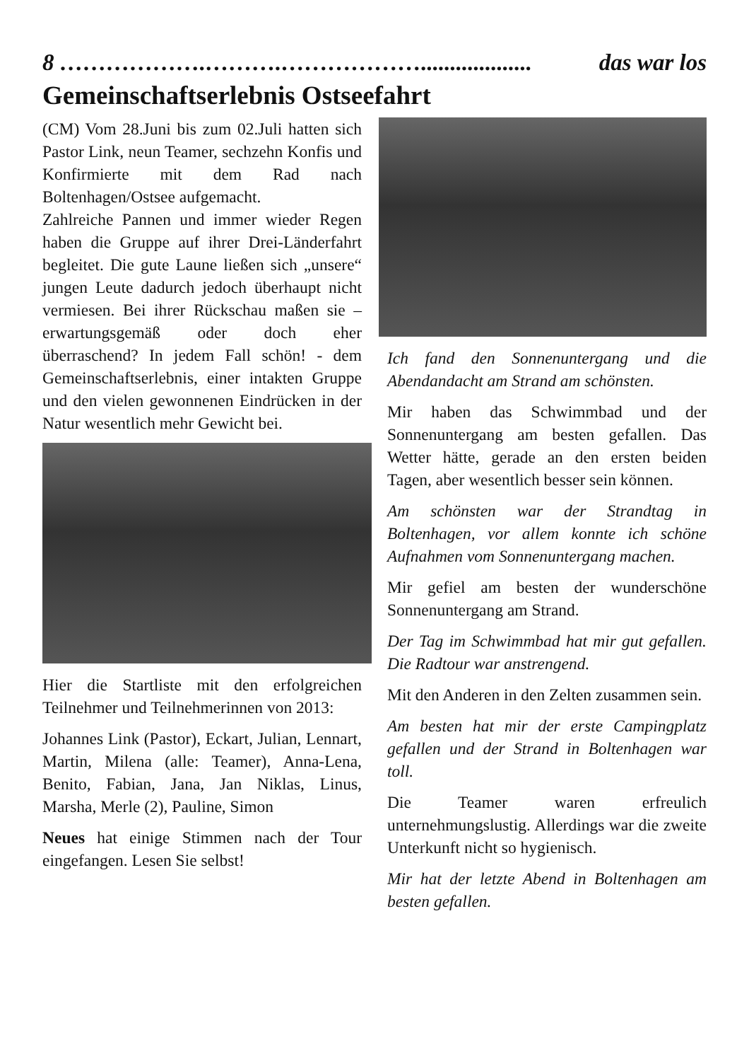8 ……………….……….………………................... das war los
Gemeinschaftserlebnis Ostseefahrt
(CM) Vom 28.Juni bis zum 02.Juli hatten sich Pastor Link, neun Teamer, sechzehn Konfis und Konfirmierte mit dem Rad nach Boltenhagen/Ostsee aufgemacht.
Zahlreiche Pannen und immer wieder Regen haben die Gruppe auf ihrer Drei-Länderfahrt begleitet. Die gute Laune ließen sich „unsere“ jungen Leute dadurch jedoch überhaupt nicht vermiesen. Bei ihrer Rückschau maßen sie – erwartungsgemäß oder doch eher überraschend? In jedem Fall schön! - dem Gemeinschaftserlebnis, einer intakten Gruppe und den vielen gewonnenen Eindrücken in der Natur wesentlich mehr Gewicht bei.
Hier die Startliste mit den erfolgreichen Teilnehmer und Teilnehmerinnen von 2013:
Johannes Link (Pastor), Eckart, Julian, Lennart, Martin, Milena (alle: Teamer), Anna-Lena, Benito, Fabian, Jana, Jan Niklas, Linus, Marsha, Merle (2), Pauline, Simon
Neues hat einige Stimmen nach der Tour eingefangen. Lesen Sie selbst!
Ich fand den Sonnenuntergang und die Abendandacht am Strand am schönsten.
Mir haben das Schwimmbad und der Sonnenuntergang am besten gefallen. Das Wetter hätte, gerade an den ersten beiden Tagen, aber wesentlich besser sein können.
Am schönsten war der Strandtag in Boltenhagen, vor allem konnte ich schöne Aufnahmen vom Sonnenuntergang machen.
Mir gefiel am besten der wunderschöne Sonnenuntergang am Strand.
Der Tag im Schwimmbad hat mir gut gefallen. Die Radtour war anstrengend.
Mit den Anderen in den Zelten zusammen sein.
Am besten hat mir der erste Campingplatz gefallen und der Strand in Boltenhagen war toll.
Die Teamer waren erfreulich unternehmungslustig. Allerdings war die zweite Unterkunft nicht so hygienisch.
Mir hat der letzte Abend in Boltenhagen am besten gefallen.